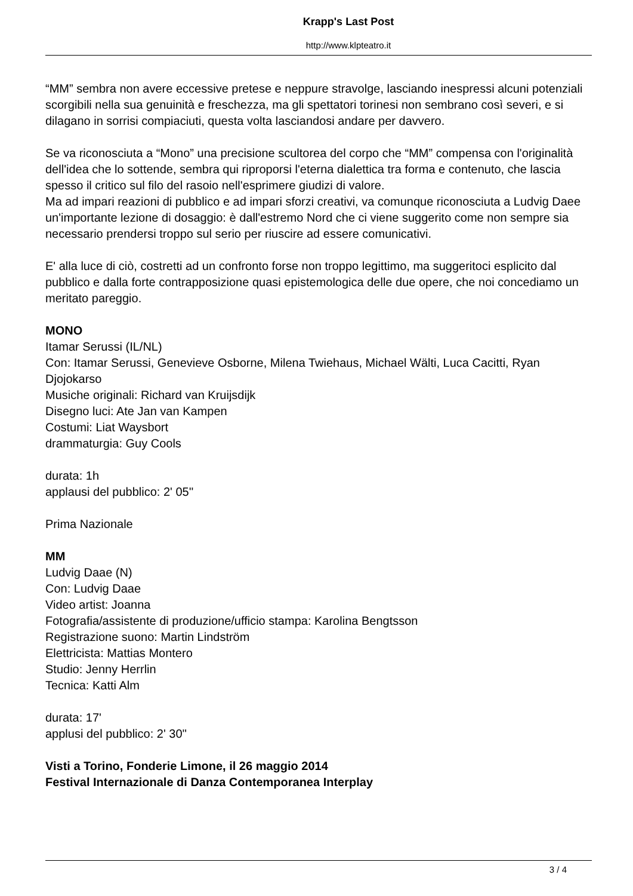Krapp's Last Post
http://www.klpteatro.it
“MM” sembra non avere eccessive pretese e neppure stravolge, lasciando inespressi alcuni potenziali scorgibili nella sua genuinità e freschezza, ma gli spettatori torinesi non sembrano così severi, e si dilagano in sorrisi compiaciuti, questa volta lasciandosi andare per davvero.
Se va riconosciuta a “Mono” una precisione scultorea del corpo che “MM” compensa con l'originalità dell'idea che lo sottende, sembra qui riproporsi l'eterna dialettica tra forma e contenuto, che lascia spesso il critico sul filo del rasoio nell'esprimere giudizi di valore.
Ma ad impari reazioni di pubblico e ad impari sforzi creativi, va comunque riconosciuta a Ludvig Daee un'importante lezione di dosaggio: è dall'estremo Nord che ci viene suggerito come non sempre sia necessario prendersi troppo sul serio per riuscire ad essere comunicativi.
E' alla luce di ciò, costretti ad un confronto forse non troppo legittimo, ma suggeritoci esplicito dal pubblico e dalla forte contrapposizione quasi epistemologica delle due opere, che noi concediamo un meritato pareggio.
MONO
Itamar Serussi (IL/NL)
Con: Itamar Serussi, Genevieve Osborne, Milena Twiehaus, Michael Wälti, Luca Cacitti, Ryan Djojokarso
Musiche originali: Richard van Kruijsdijk
Disegno luci: Ate Jan van Kampen
Costumi: Liat Waysbort
drammaturgia: Guy Cools
durata: 1h
applausi del pubblico: 2' 05''
Prima Nazionale
MM
Ludvig Daae (N)
Con: Ludvig Daae
Video artist: Joanna
Fotografia/assistente di produzione/ufficio stampa: Karolina Bengtsson
Registrazione suono: Martin Lindström
Elettricista: Mattias Montero
Studio: Jenny Herrlin
Tecnica: Katti Alm
durata: 17'
applusi del pubblico: 2' 30''
Visti a Torino, Fonderie Limone, il 26 maggio 2014
Festival Internazionale di Danza Contemporanea Interplay
3 / 4